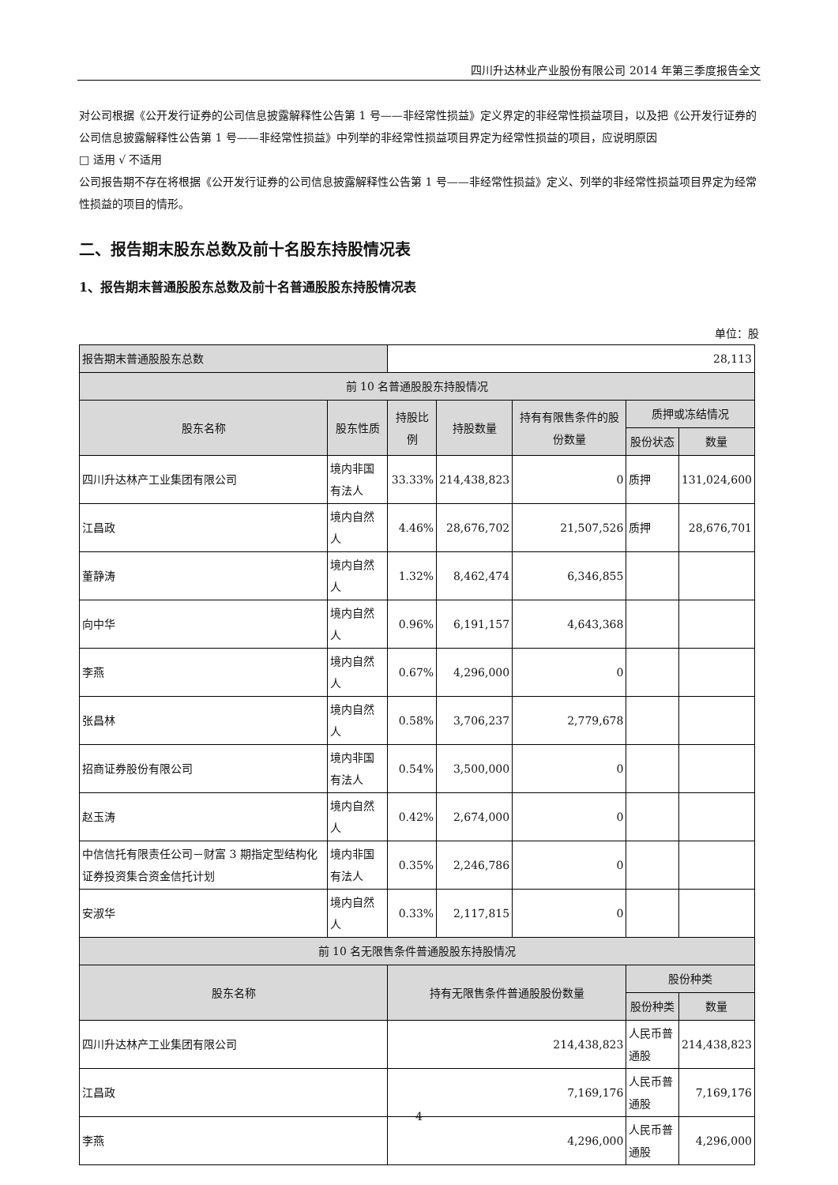四川升达林业产业股份有限公司 2014 年第三季度报告全文
对公司根据《公开发行证券的公司信息披露解释性公告第 1 号——非经常性损益》定义界定的非经常性损益项目，以及把《公开发行证券的公司信息披露解释性公告第 1 号——非经常性损益》中列举的非经常性损益项目界定为经常性损益的项目，应说明原因
□ 适用 √ 不适用
公司报告期不存在将根据《公开发行证券的公司信息披露解释性公告第 1 号——非经常性损益》定义、列举的非经常性损益项目界定为经常性损益的项目的情形。
二、报告期末股东总数及前十名股东持股情况表
1、报告期末普通股股东总数及前十名普通股股东持股情况表
单位：股
| 报告期末普通股股东总数 | | 28,113 | | | | |
| 前 10 名普通股股东持股情况 | | | | | | |
| 股东名称 | 股东性质 | 持股比例 | 持股数量 | 持有有限售条件的股份数量 | 质押或冻结情况 | |
| | | | | | 股份状态 | 数量 |
| 四川升达林产工业集团有限公司 | 境内非国有法人 | 33.33% | 214,438,823 | 0 | 质押 | 131,024,600 |
| 江昌政 | 境内自然人 | 4.46% | 28,676,702 | 21,507,526 | 质押 | 28,676,701 |
| 董静涛 | 境内自然人 | 1.32% | 8,462,474 | 6,346,855 | | |
| 向中华 | 境内自然人 | 0.96% | 6,191,157 | 4,643,368 | | |
| 李燕 | 境内自然人 | 0.67% | 4,296,000 | 0 | | |
| 张昌林 | 境内自然人 | 0.58% | 3,706,237 | 2,779,678 | | |
| 招商证券股份有限公司 | 境内非国有法人 | 0.54% | 3,500,000 | 0 | | |
| 赵玉涛 | 境内自然人 | 0.42% | 2,674,000 | 0 | | |
| 中信信托有限责任公司－财富 3 期指定型结构化证券投资集合资金信托计划 | 境内非国有法人 | 0.35% | 2,246,786 | 0 | | |
| 安淑华 | 境内自然人 | 0.33% | 2,117,815 | 0 | | |
| 前 10 名无限售条件普通股股东持股情况 | | | | | | |
| 股东名称 | | 持有无限售条件普通股股份数量 | | | 股份种类 | |
| | | | | | 股份种类 | 数量 |
| 四川升达林产工业集团有限公司 | | 214,438,823 | | | 人民币普通股 | 214,438,823 |
| 江昌政 | | 7,169,176 | | | 人民币普通股 | 7,169,176 |
| 李燕 | | 4,296,000 | | | 人民币普通股 | 4,296,000 |
4